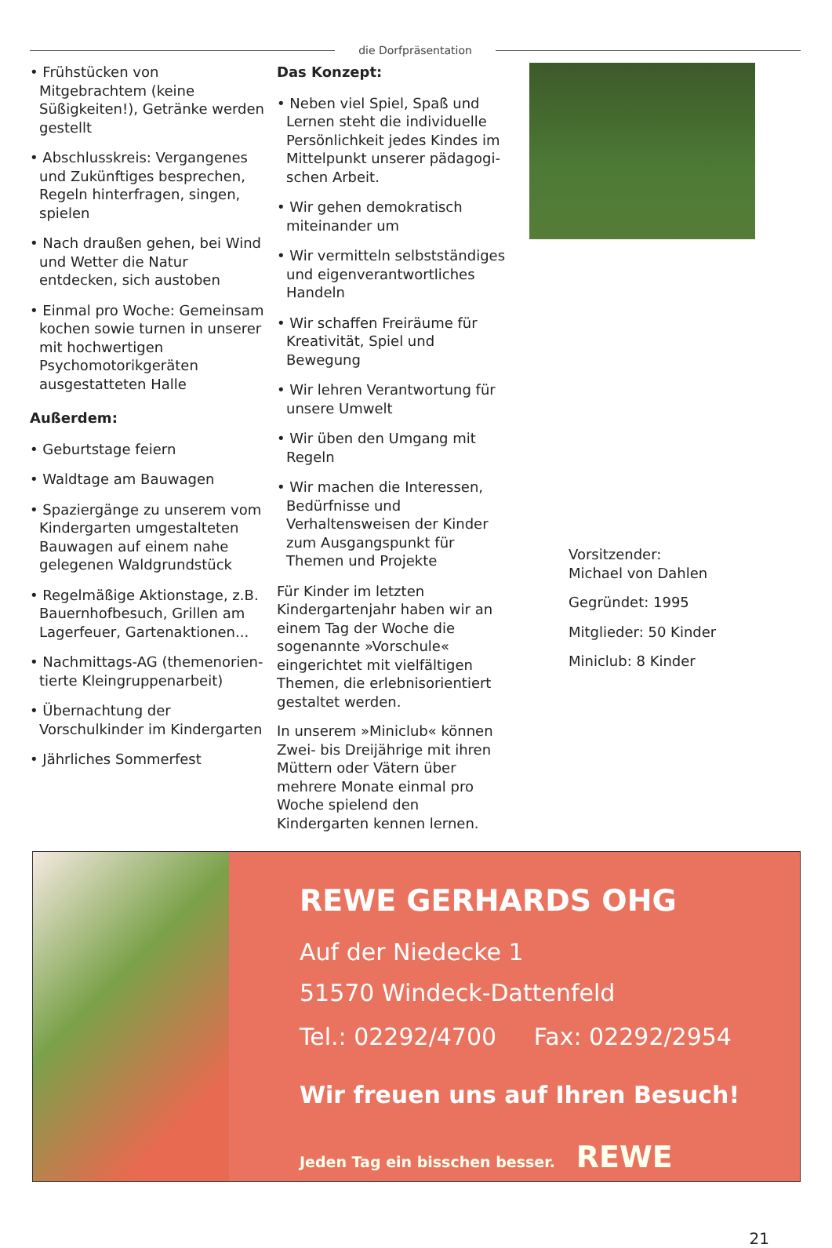die Dorfpräsentation
• Frühstücken von Mitgebrachtem (keine Süßigkeiten!), Getränke werden gestellt
• Abschlusskreis: Vergangenes und Zukünftiges besprechen, Regeln hinterfragen, singen, spielen
• Nach draußen gehen, bei Wind und Wetter die Natur entdecken, sich austoben
• Einmal pro Woche: Gemeinsam kochen sowie turnen in unserer mit hochwertigen Psychomotorik­geräten ausgestatteten Halle
Außerdem:
• Geburtstage feiern
• Waldtage am Bauwagen
• Spaziergänge zu unserem vom Kindergarten umgestalteten Bau­wagen auf einem nahe gelegenen Waldgrundstück
• Regelmäßige Aktionstage, z.B. Bauernhofbesuch, Grillen am Lagerfeuer, Gartenaktionen...
• Nachmittags-AG (themenorien­tierte Kleingruppenarbeit)
• Übernachtung der Vorschulkinder im Kindergarten
• Jährliches Sommerfest
Das Konzept:
• Neben viel Spiel, Spaß und Lernen steht die individuelle Persönlichkeit jedes Kindes im Mittelpunkt unserer pädagogi­schen Arbeit.
• Wir gehen demokratisch miteinan­der um
• Wir vermitteln selbstständiges und eigenverantwortliches Handeln
• Wir schaffen Freiräume für Kreati­vität, Spiel und Bewegung
• Wir lehren Verantwortung für unsere Umwelt
• Wir üben den Umgang mit Regeln
• Wir machen die Interessen, Bedürfnisse und Verhaltensweisen der Kinder zum Ausgangspunkt für Themen und Projekte
Für Kinder im letzten Kindergarten­jahr haben wir an einem Tag der Woche die sogenannte »Vorschule« eingerichtet mit vielfältigen Themen, die erlebnisorientiert gestaltet werden.
In unserem »Miniclub« können Zwei- bis Dreijährige mit ihren Müttern oder Vätern über mehrere Monate einmal pro Woche spielend den Kindergarten kennen lernen.
Vorsitzender:
Michael von Dahlen
Gegründet: 1995
Mitglieder: 50 Kinder
Miniclub: 8 Kinder
REWE GERHARDS OHG
Auf der Niedecke 1
51570 Windeck-Dattenfeld
Tel.: 02292/4700 Fax: 02292/2954
Wir freuen uns auf Ihren Besuch!
Jeden Tag ein bisschen besser. REWE
21